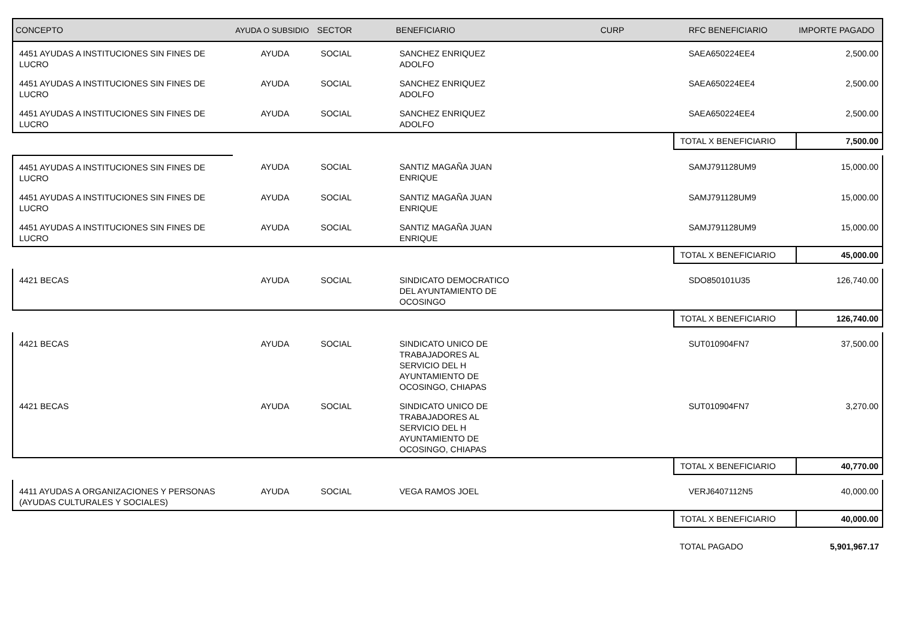| CONCEPTO | AYUDA O SUBSIDIO | SECTOR | BENEFICIARIO | CURP | RFC BENEFICIARIO | IMPORTE PAGADO |
| --- | --- | --- | --- | --- | --- | --- |
| 4451 AYUDAS A INSTITUCIONES SIN FINES DE LUCRO | AYUDA | SOCIAL | SANCHEZ ENRIQUEZ ADOLFO | | SAEA650224EE4 | 2,500.00 |
| 4451 AYUDAS A INSTITUCIONES SIN FINES DE LUCRO | AYUDA | SOCIAL | SANCHEZ ENRIQUEZ ADOLFO | | SAEA650224EE4 | 2,500.00 |
| 4451 AYUDAS A INSTITUCIONES SIN FINES DE LUCRO | AYUDA | SOCIAL | SANCHEZ ENRIQUEZ ADOLFO | | SAEA650224EE4 | 2,500.00 |
| | | | | | TOTAL X BENEFICIARIO | 7,500.00 |
| 4451 AYUDAS A INSTITUCIONES SIN FINES DE LUCRO | AYUDA | SOCIAL | SANTIZ MAGAÑA JUAN ENRIQUE | | SAMJ791128UM9 | 15,000.00 |
| 4451 AYUDAS A INSTITUCIONES SIN FINES DE LUCRO | AYUDA | SOCIAL | SANTIZ MAGAÑA JUAN ENRIQUE | | SAMJ791128UM9 | 15,000.00 |
| 4451 AYUDAS A INSTITUCIONES SIN FINES DE LUCRO | AYUDA | SOCIAL | SANTIZ MAGAÑA JUAN ENRIQUE | | SAMJ791128UM9 | 15,000.00 |
| | | | | | TOTAL X BENEFICIARIO | 45,000.00 |
| 4421 BECAS | AYUDA | SOCIAL | SINDICATO DEMOCRATICO DEL AYUNTAMIENTO DE OCOSINGO | | SDO850101U35 | 126,740.00 |
| | | | | | TOTAL X BENEFICIARIO | 126,740.00 |
| 4421 BECAS | AYUDA | SOCIAL | SINDICATO UNICO DE TRABAJADORES AL SERVICIO DEL H AYUNTAMIENTO DE OCOSINGO, CHIAPAS | | SUT010904FN7 | 37,500.00 |
| 4421 BECAS | AYUDA | SOCIAL | SINDICATO UNICO DE TRABAJADORES AL SERVICIO DEL H AYUNTAMIENTO DE OCOSINGO, CHIAPAS | | SUT010904FN7 | 3,270.00 |
| | | | | | TOTAL X BENEFICIARIO | 40,770.00 |
| 4411 AYUDAS A ORGANIZACIONES Y PERSONAS (AYUDAS CULTURALES Y SOCIALES) | AYUDA | SOCIAL | VEGA RAMOS JOEL | | VERJ6407112N5 | 40,000.00 |
| | | | | | TOTAL X BENEFICIARIO | 40,000.00 |
| | | | | | TOTAL PAGADO | 5,901,967.17 |